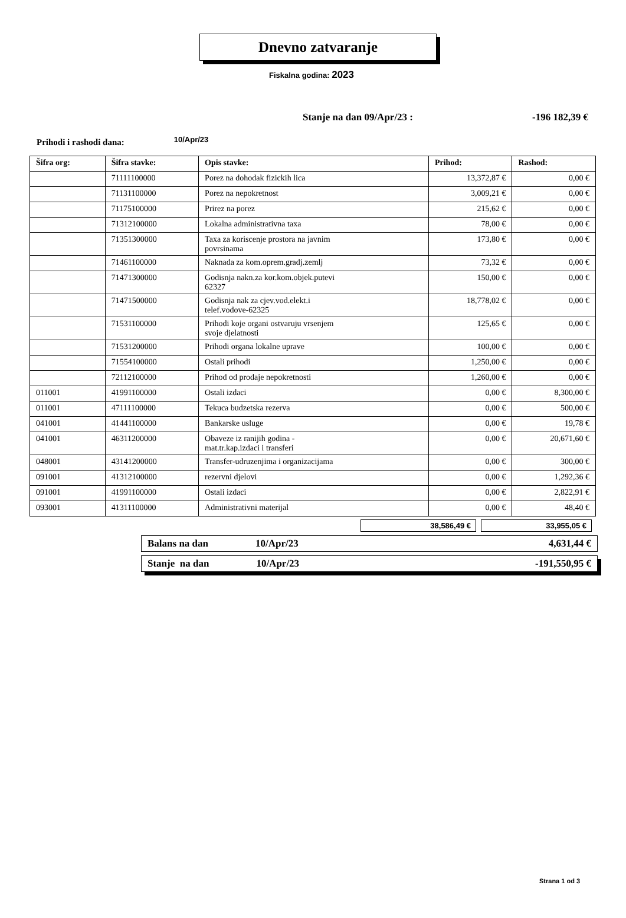Dnevno zatvaranje
Fiskalna godina: 2023
Stanje na dan 09/Apr/23 : -196 182,39 €
Prihodi i rashodi dana: 10/Apr/23
| Šifra org: | Šifra stavke: | Opis stavke: | Prihod: | Rashod: |
| --- | --- | --- | --- | --- |
| | 71111100000 | Porez na dohodak fizickih lica | 13,372,87 € | 0,00 € |
| | 71131100000 | Porez na nepokretnost | 3,009,21 € | 0,00 € |
| | 71175100000 | Prirez na porez | 215,62 € | 0,00 € |
| | 71312100000 | Lokalna administrativna taxa | 78,00 € | 0,00 € |
| | 71351300000 | Taxa za koriscenje prostora na javnim povrsinama | 173,80 € | 0,00 € |
| | 71461100000 | Naknada za kom.oprem.gradj.zemlj | 73,32 € | 0,00 € |
| | 71471300000 | Godisnja nakn.za kor.kom.objek.putevi 62327 | 150,00 € | 0,00 € |
| | 71471500000 | Godisnja nak za cjev.vod.elekt.i telef.vodove-62325 | 18,778,02 € | 0,00 € |
| | 71531100000 | Prihodi koje organi ostvaruju vrsenjem svoje djelatnosti | 125,65 € | 0,00 € |
| | 71531200000 | Prihodi organa lokalne uprave | 100,00 € | 0,00 € |
| | 71554100000 | Ostali prihodi | 1,250,00 € | 0,00 € |
| | 72112100000 | Prihod od prodaje nepokretnosti | 1,260,00 € | 0,00 € |
| 011001 | 41991100000 | Ostali izdaci | 0,00 € | 8,300,00 € |
| 011001 | 47111100000 | Tekuca budzetska rezerva | 0,00 € | 500,00 € |
| 041001 | 41441100000 | Bankarske usluge | 0,00 € | 19,78 € |
| 041001 | 46311200000 | Obaveze iz ranijih godina - mat.tr.kap.izdaci i transferi | 0,00 € | 20,671,60 € |
| 048001 | 43141200000 | Transfer-udruzenjima i organizacijama | 0,00 € | 300,00 € |
| 091001 | 41312100000 | rezervni djelovi | 0,00 € | 1,292,36 € |
| 091001 | 41991100000 | Ostali izdaci | 0,00 € | 2,822,91 € |
| 093001 | 41311100000 | Administrativni materijal | 0,00 € | 48,40 € |
38,586,49 € 33,955,05 €
Balans na dan 10/Apr/23 4,631,44 €
Stanje na dan 10/Apr/23 -191,550,95 €
Strana 1 od 3